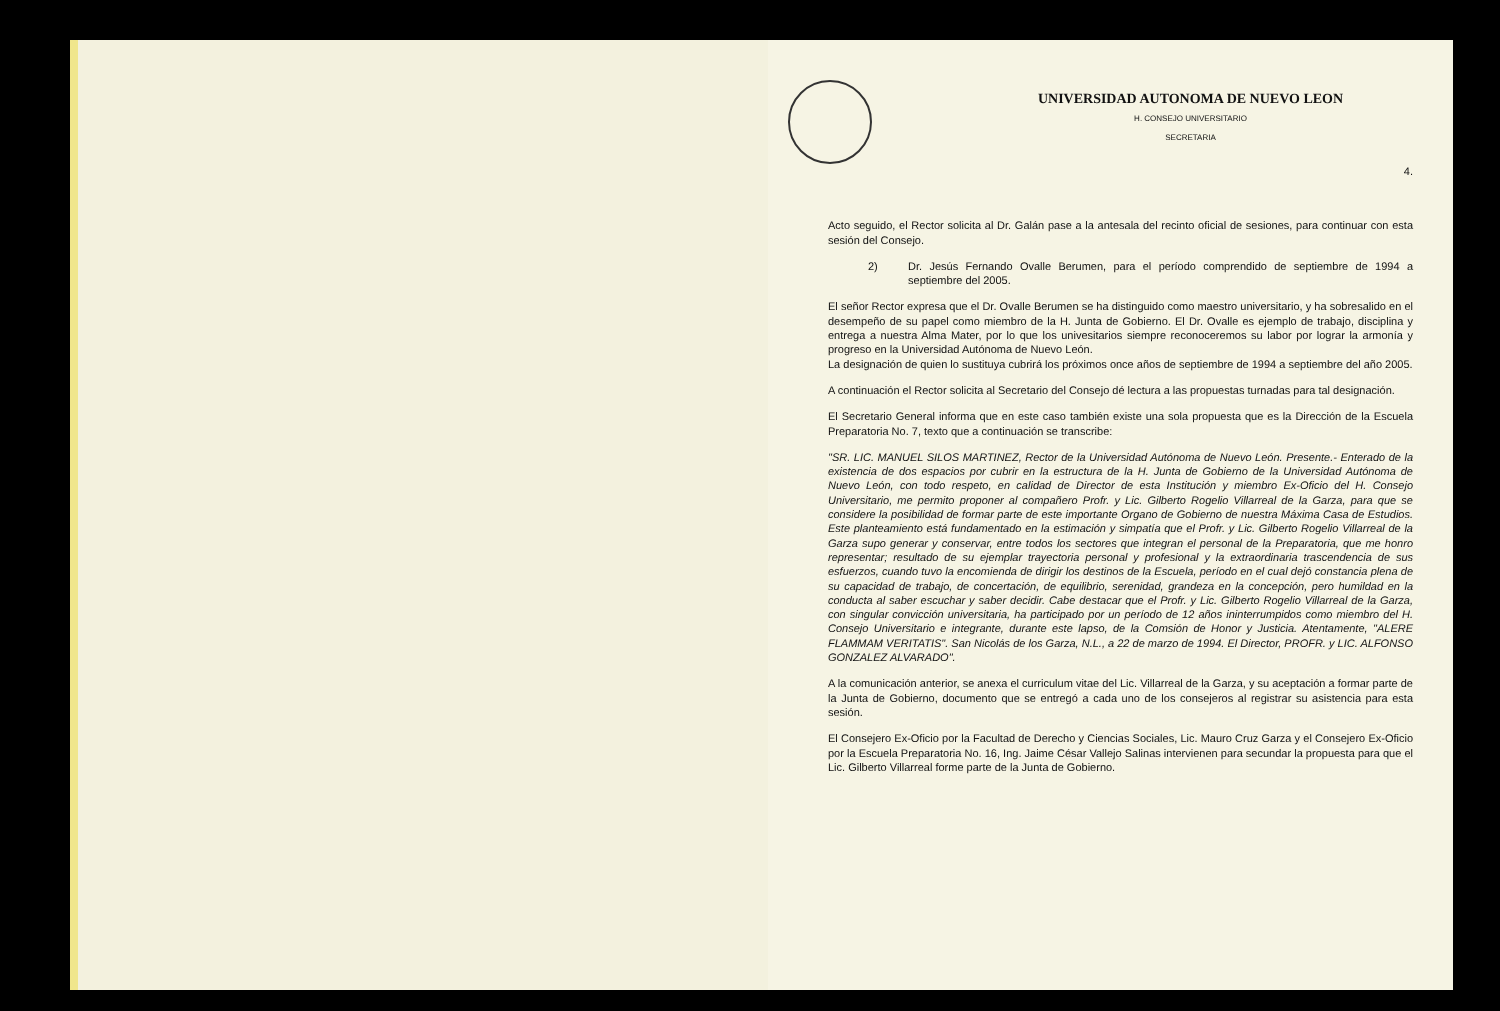UNIVERSIDAD AUTONOMA DE NUEVO LEON
H. CONSEJO UNIVERSITARIO
SECRETARIA
4.
Acto seguido, el Rector solicita al Dr. Galán pase a la antesala del recinto oficial de sesiones, para continuar con esta sesión del Consejo.
2) Dr. Jesús Fernando Ovalle Berumen, para el período comprendido de septiembre de 1994 a septiembre del 2005.
El señor Rector expresa que el Dr. Ovalle Berumen se ha distinguido como maestro universitario, y ha sobresalido en el desempeño de su papel como miembro de la H. Junta de Gobierno. El Dr. Ovalle es ejemplo de trabajo, disciplina y entrega a nuestra Alma Mater, por lo que los univesitarios siempre reconoceremos su labor por lograr la armonía y progreso en la Universidad Autónoma de Nuevo León.
La designación de quien lo sustituya cubrirá los próximos once años de septiembre de 1994 a septiembre del año 2005.
A continuación el Rector solicita al Secretario del Consejo dé lectura a las propuestas turnadas para tal designación.
El Secretario General informa que en este caso también existe una sola propuesta que es la Dirección de la Escuela Preparatoria No. 7, texto que a continuación se transcribe:
"SR. LIC. MANUEL SILOS MARTINEZ, Rector de la Universidad Autónoma de Nuevo León. Presente.- Enterado de la existencia de dos espacios por cubrir en la estructura de la H. Junta de Gobierno de la Universidad Autónoma de Nuevo León, con todo respeto, en calidad de Director de esta Institución y miembro Ex-Oficio del H. Consejo Universitario, me permito proponer al compañero Profr. y Lic. Gilberto Rogelio Villarreal de la Garza, para que se considere la posibilidad de formar parte de este importante Organo de Gobierno de nuestra Máxima Casa de Estudios. Este planteamiento está fundamentado en la estimación y simpatía que el Profr. y Lic. Gilberto Rogelio Villarreal de la Garza supo generar y conservar, entre todos los sectores que integran el personal de la Preparatoria, que me honro representar; resultado de su ejemplar trayectoria personal y profesional y la extraordinaria trascendencia de sus esfuerzos, cuando tuvo la encomienda de dirigir los destinos de la Escuela, período en el cual dejó constancia plena de su capacidad de trabajo, de concertación, de equilibrio, serenidad, grandeza en la concepción, pero humildad en la conducta al saber escuchar y saber decidir. Cabe destacar que el Profr. y Lic. Gilberto Rogelio Villarreal de la Garza, con singular convicción universitaria, ha participado por un período de 12 años ininterrumpidos como miembro del H. Consejo Universitario e integrante, durante este lapso, de la Comsión de Honor y Justicia. Atentamente, "ALERE FLAMMAM VERITATIS". San Nicolás de los Garza, N.L., a 22 de marzo de 1994. El Director, PROFR. y LIC. ALFONSO GONZALEZ ALVARADO".
A la comunicación anterior, se anexa el curriculum vitae del Lic. Villarreal de la Garza, y su aceptación a formar parte de la Junta de Gobierno, documento que se entregó a cada uno de los consejeros al registrar su asistencia para esta sesión.
El Consejero Ex-Oficio por la Facultad de Derecho y Ciencias Sociales, Lic. Mauro Cruz Garza y el Consejero Ex-Oficio por la Escuela Preparatoria No. 16, Ing. Jaime César Vallejo Salinas intervienen para secundar la propuesta para que el Lic. Gilberto Villarreal forme parte de la Junta de Gobierno.